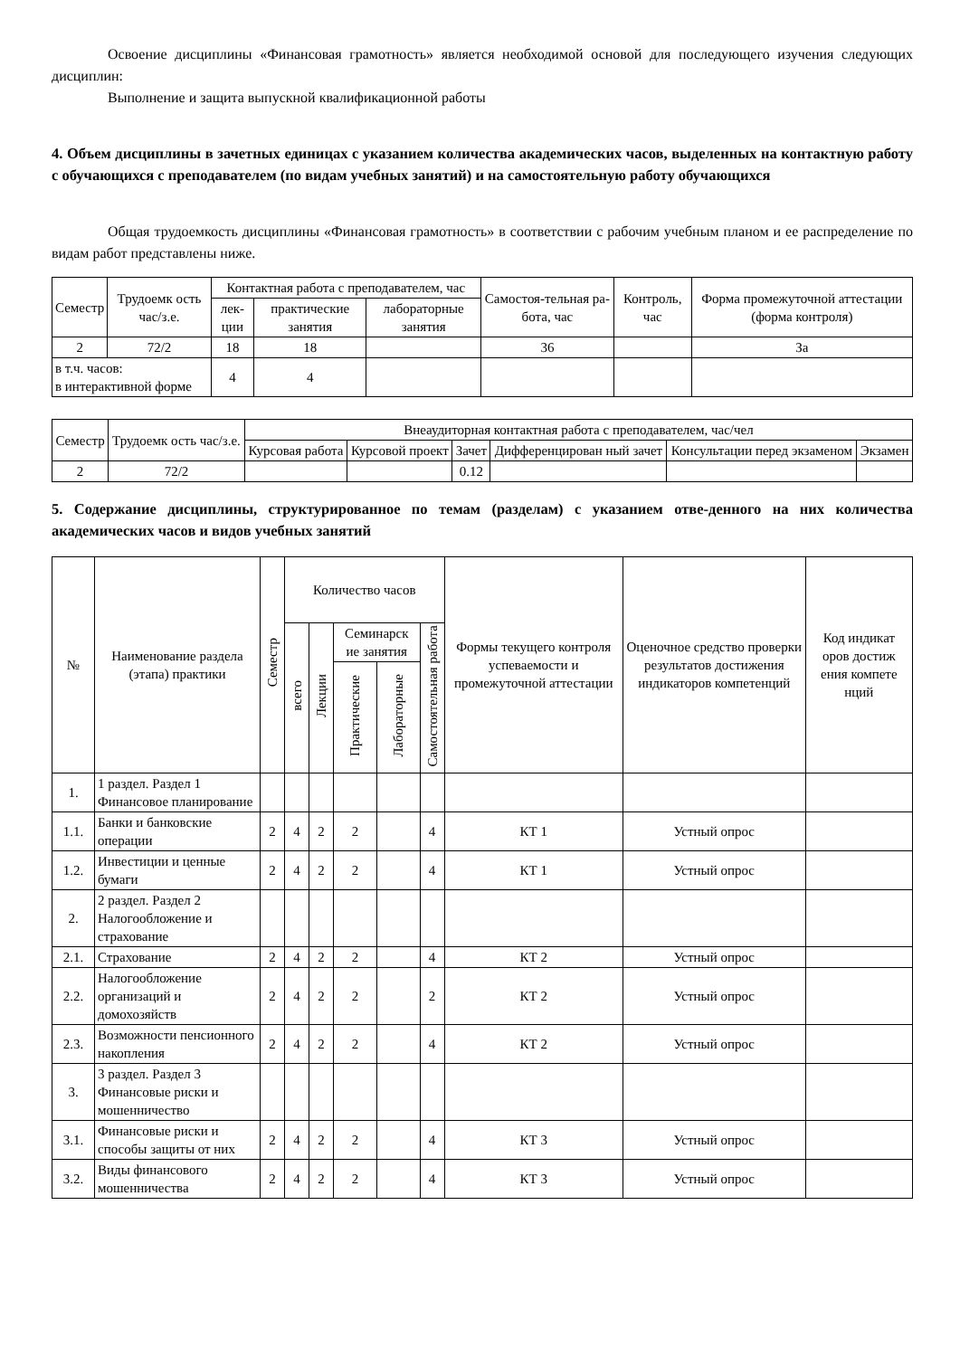Освоение дисциплины «Финансовая грамотность» является необходимой основой для последующего изучения следующих дисциплин:
Выполнение и защита выпускной квалификационной работы
4. Объем дисциплины в зачетных единицах с указанием количества академических часов, выделенных на контактную работу с обучающихся с преподавателем (по видам учебных занятий) и на самостоятельную работу обучающихся
Общая трудоемкость дисциплины «Финансовая грамотность» в соответствии с рабочим учебным планом и ее распределение по видам работ представлены ниже.
| Семестр | Трудоемк ость час/з.е. | Контактная работа с преподавателем, час | | | Самостоя-тельная ра-бота, час | Контроль, час | Форма промежуточной аттестации (форма контроля) |
| --- | --- | --- | --- | --- | --- | --- | --- |
| | | лек-ции | практические занятия | лабораторные занятия | | | |
| 2 | 72/2 | 18 | 18 | | 36 | | За |
| в т.ч. часов: в интерактивной форме | | 4 | 4 | | | | |
| Семестр | Трудоемк ость час/з.е. | Внеаудиторная контактная работа с преподавателем, час/чел | | | | | |
| --- | --- | --- | --- | --- | --- | --- | --- |
| | | Курсовая работа | Курсовой проект | Зачет | Дифференцирован ный зачет | Консультации перед экзаменом | Экзамен |
| 2 | 72/2 | | | 0.12 | | | |
5. Содержание дисциплины, структурированное по темам (разделам) с указанием отве-денного на них количества академических часов и видов учебных занятий
| № | Наименование раздела (этапа) практики | Семестр | Количество часов | | | | | Формы текущего контроля успеваемости и промежуточной аттестации | Оценочное средство проверки результатов достижения индикаторов компетенций | Код индикат оров достиж ения компете нций |
| --- | --- | --- | --- | --- | --- | --- | --- | --- | --- | --- |
| | | | всего | Лекции | Семинарск ие занятия | | Самостоятельная работа | | | |
| | | | | | Практические | Лабораторные | | | | |
| 1. | 1 раздел. Раздел 1 Финансовое планирование | | | | | | | | | |
| 1.1. | Банки и банковские операции | 2 | 4 | 2 | 2 | | 4 | КТ 1 | Устный опрос | |
| 1.2. | Инвестиции и ценные бумаги | 2 | 4 | 2 | 2 | | 4 | КТ 1 | Устный опрос | |
| 2. | 2 раздел. Раздел 2 Налогообложение и страхование | | | | | | | | | |
| 2.1. | Страхование | 2 | 4 | 2 | 2 | | 4 | КТ 2 | Устный опрос | |
| 2.2. | Налогообложение организаций и домохозяйств | 2 | 4 | 2 | 2 | | 2 | КТ 2 | Устный опрос | |
| 2.3. | Возможности пенсионного накопления | 2 | 4 | 2 | 2 | | 4 | КТ 2 | Устный опрос | |
| 3. | 3 раздел. Раздел 3 Финансовые риски и мошенничество | | | | | | | | | |
| 3.1. | Финансовые риски и способы защиты от них | 2 | 4 | 2 | 2 | | 4 | КТ 3 | Устный опрос | |
| 3.2. | Виды финансового мошенничества | 2 | 4 | 2 | 2 | | 4 | КТ 3 | Устный опрос | |